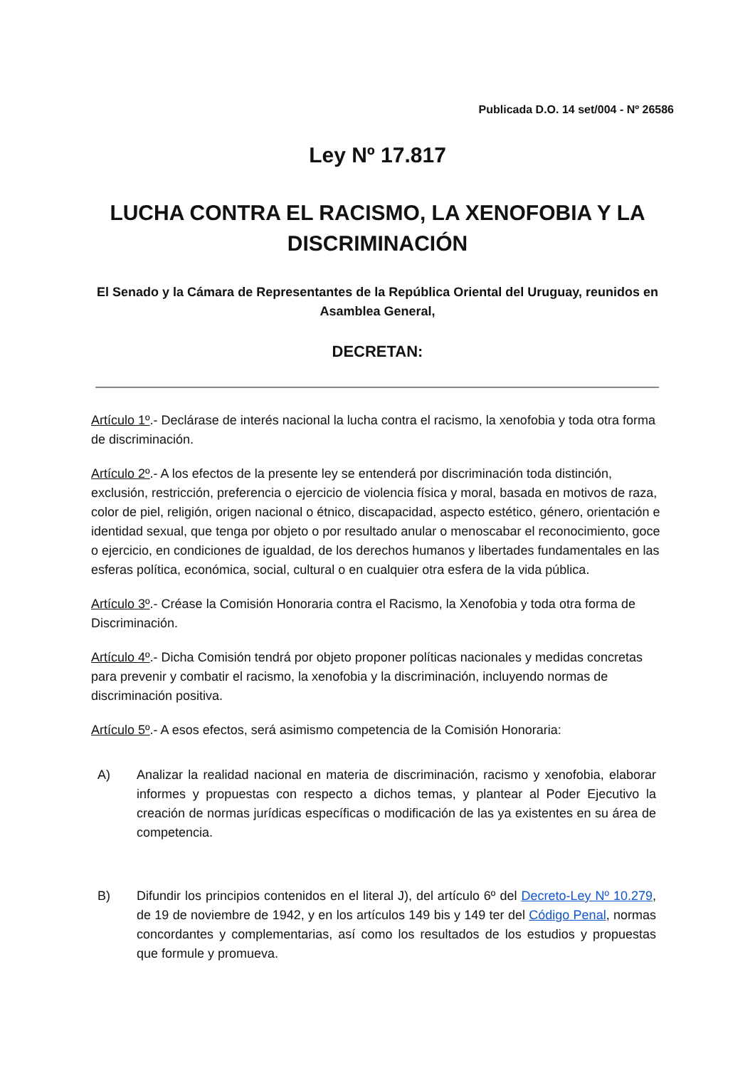Publicada D.O. 14 set/004 - Nº 26586
Ley Nº 17.817
LUCHA CONTRA EL RACISMO, LA XENOFOBIA Y LA DISCRIMINACIÓN
El Senado y la Cámara de Representantes de la República Oriental del Uruguay, reunidos en Asamblea General,
DECRETAN:
Artículo 1º.- Declárase de interés nacional la lucha contra el racismo, la xenofobia y toda otra forma de discriminación.
Artículo 2º.- A los efectos de la presente ley se entenderá por discriminación toda distinción, exclusión, restricción, preferencia o ejercicio de violencia física y moral, basada en motivos de raza, color de piel, religión, origen nacional o étnico, discapacidad, aspecto estético, género, orientación e identidad sexual, que tenga por objeto o por resultado anular o menoscabar el reconocimiento, goce o ejercicio, en condiciones de igualdad, de los derechos humanos y libertades fundamentales en las esferas política, económica, social, cultural o en cualquier otra esfera de la vida pública.
Artículo 3º.- Créase la Comisión Honoraria contra el Racismo, la Xenofobia y toda otra forma de Discriminación.
Artículo 4º.- Dicha Comisión tendrá por objeto proponer políticas nacionales y medidas concretas para prevenir y combatir el racismo, la xenofobia y la discriminación, incluyendo normas de discriminación positiva.
Artículo 5º.- A esos efectos, será asimismo competencia de la Comisión Honoraria:
A) Analizar la realidad nacional en materia de discriminación, racismo y xenofobia, elaborar informes y propuestas con respecto a dichos temas, y plantear al Poder Ejecutivo la creación de normas jurídicas específicas o modificación de las ya existentes en su área de competencia.
B) Difundir los principios contenidos en el literal J), del artículo 6º del Decreto-Ley Nº 10.279, de 19 de noviembre de 1942, y en los artículos 149 bis y 149 ter del Código Penal, normas concordantes y complementarias, así como los resultados de los estudios y propuestas que formule y promueva.